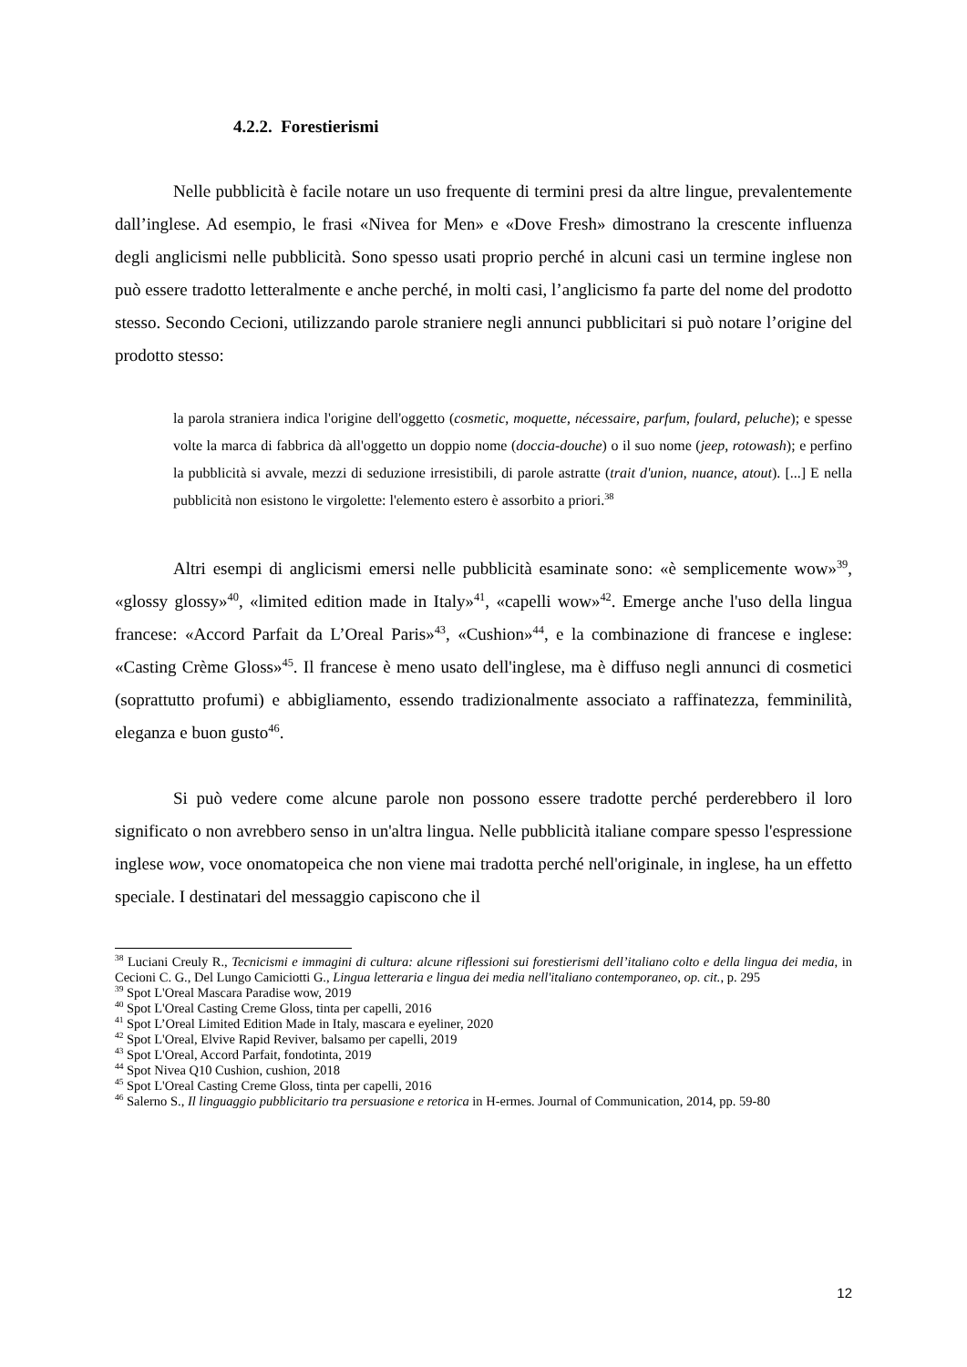4.2.2. Forestierismi
Nelle pubblicità è facile notare un uso frequente di termini presi da altre lingue, prevalentemente dall’inglese. Ad esempio, le frasi «Nivea for Men» e «Dove Fresh» dimostrano la crescente influenza degli anglicismi nelle pubblicità. Sono spesso usati proprio perché in alcuni casi un termine inglese non può essere tradotto letteralmente e anche perché, in molti casi, l’anglicismo fa parte del nome del prodotto stesso. Secondo Cecioni, utilizzando parole straniere negli annunci pubblicitari si può notare l’origine del prodotto stesso:
la parola straniera indica l'origine dell'oggetto (cosmetic, moquette, nécessaire, parfum, foulard, peluche); e spesse volte la marca di fabbrica dà all'oggetto un doppio nome (doccia-douche) o il suo nome (jeep, rotowash); e perfino la pubblicità si avvale, mezzi di seduzione irresistibili, di parole astratte (trait d'union, nuance, atout). [...] E nella pubblicità non esistono le virgolette: l'elemento estero è assorbito a priori.<sup>38</sup>
Altri esempi di anglicismi emersi nelle pubblicità esaminate sono: «è semplicemente wow»<sup>39</sup>, «glossy glossy»<sup>40</sup>, «limited edition made in Italy»<sup>41</sup>, «capelli wow»<sup>42</sup>. Emerge anche l'uso della lingua francese: «Accord Parfait da L’Oreal Paris»<sup>43</sup>, «Cushion»<sup>44</sup>, e la combinazione di francese e inglese: «Casting Crème Gloss»<sup>45</sup>. Il francese è meno usato dell'inglese, ma è diffuso negli annunci di cosmetici (soprattutto profumi) e abbigliamento, essendo tradizionalmente associato a raffinatezza, femminilità, eleganza e buon gusto<sup>46</sup>.
Si può vedere come alcune parole non possono essere tradotte perché perderebbero il loro significato o non avrebbero senso in un'altra lingua. Nelle pubblicità italiane compare spesso l'espressione inglese wow, voce onomatopeica che non viene mai tradotta perché nell'originale, in inglese, ha un effetto speciale. I destinatari del messaggio capiscono che il
<sup>38</sup> Luciani Creuly R., Tecnicismi e immagini di cultura: alcune riflessioni sui forestierismi dell’italiano colto e della lingua dei media, in Cecioni C. G., Del Lungo Camiciotti G., Lingua letteraria e lingua dei media nell'italiano contemporaneo, op. cit., p. 295
<sup>39</sup> Spot L'Oreal Mascara Paradise wow, 2019
<sup>40</sup> Spot L'Oreal Casting Creme Gloss, tinta per capelli, 2016
<sup>41</sup> Spot L’Oreal Limited Edition Made in Italy, mascara e eyeliner, 2020
<sup>42</sup> Spot L'Oreal, Elvive Rapid Reviver, balsamo per capelli, 2019
<sup>43</sup> Spot L'Oreal, Accord Parfait, fondotinta, 2019
<sup>44</sup> Spot Nivea Q10 Cushion, cushion, 2018
<sup>45</sup> Spot L'Oreal Casting Creme Gloss, tinta per capelli, 2016
<sup>46</sup> Salerno S., Il linguaggio pubblicitario tra persuasione e retorica in H-ermes. Journal of Communication, 2014, pp. 59-80
12